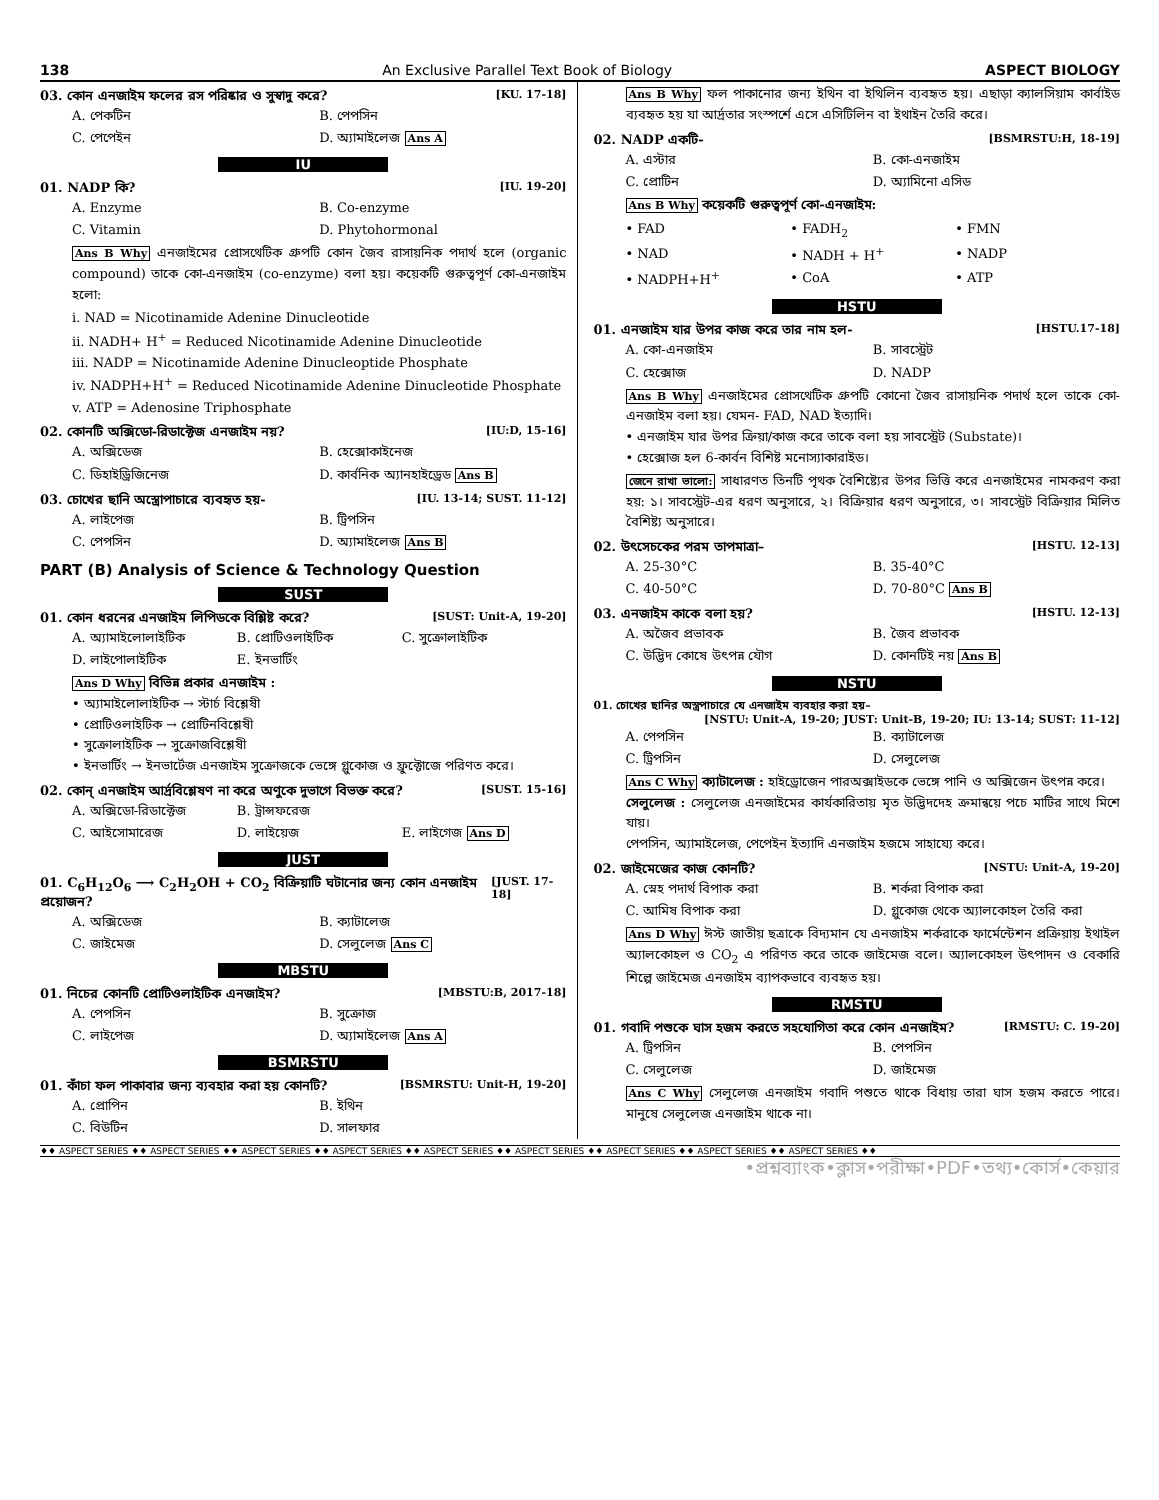138 An Exclusive Parallel Text Book of Biology ASPECT BIOLOGY
03. কোন এনজাইম ফলের রস পরিষ্কার ও সুস্বাদু করে? [KU. 17-18]
A. পেকটিন B. পেপসিন C. পেপেইন D. অ্যামাইলেজ Ans A
IU
01. NADP কি? [IU. 19-20]
A. Enzyme B. Co-enzyme C. Vitamin D. Phytohormonal
Ans B Why এনজাইমের প্রোসথেটিক গ্রুপটি কোন জৈব রাসায়নিক পদার্থ হলে (organic compound) তাকে কো-এনজাইম (co-enzyme) বলা হয়। কয়েকটি গুরুত্বপূর্ণ কো-এনজাইম হলো:
i. NAD = Nicotinamide Adenine Dinucleotide
ii. NADH+ H<sup>+</sup> = Reduced Nicotinamide Adenine Dinucleotide
iii. NADP = Nicotinamide Adenine Dinucleoptide Phosphate
iv. NADPH+H<sup>+</sup> = Reduced Nicotinamide Adenine Dinucleotide Phosphate
v. ATP = Adenosine Triphosphate
02. কোনটি অক্সিডো-রিডাক্টেজ এনজাইম নয়? [IU:D, 15-16]
A. অক্সিডেজ B. হেক্সোকাইনেজ C. ডিহাইড্রিজিনেজ D. কার্বনিক অ্যানহাইড্রেড Ans B
03. চোখের ছানি অস্ত্রোপাচারে ব্যবহৃত হয়- [IU. 13-14; SUST. 11-12]
A. লাইপেজ B. ট্রিপসিন C. পেপসিন D. অ্যামাইলেজ Ans B
PART (B) Analysis of Science & Technology Question
SUST
01. কোন ধরনের এনজাইম লিপিডকে বিশ্লিষ্ট করে? [SUST: Unit-A, 19-20]
A. অ্যামাইলোলাইটিক B. প্রোটিওলাইটিক C. সুক্রোলাইটিক D. লাইপোলাইটিক E. ইনভার্টিং
Ans D Why বিভিন্ন প্রকার এনজাইম :
• অ্যামাইলোলাইটিক → স্টার্চ বিশ্লেষী
• প্রোটিওলাইটিক → প্রোটিনবিশ্লেষী
• সুক্রোলাইটিক → সুক্রোজবিশ্লেষী
• ইনভার্টিং → ইনভার্টেজ এনজাইম সুক্রোজকে ভেঙ্গে গ্লুকোজ ও ফ্রুক্টোজে পরিণত করে।
02. কোন্ এনজাইম আর্দ্রবিশ্লেষণ না করে অণুকে দুভাগে বিভক্ত করে? [SUST. 15-16]
A. অক্সিডো-রিডাক্টেজ B. ট্রান্সফরেজ C. আইসোমারেজ D. লাইয়েজ E. লাইগেজ Ans D
JUST
01. C<sub>6</sub>H<sub>12</sub>O<sub>6</sub> ⟶ C<sub>2</sub>H<sub>2</sub>OH + CO<sub>2</sub> বিক্রিয়াটি ঘটানোর জন্য কোন এনজাইম প্রয়োজন? [JUST. 17-18]
A. অক্সিডেজ B. ক্যাটালেজ C. জাইমেজ D. সেলুলেজ Ans C
MBSTU
01. নিচের কোনটি প্রোটিওলাইটিক এনজাইম? [MBSTU:B, 2017-18]
A. পেপসিন B. সুক্রোজ C. লাইপেজ D. অ্যামাইলেজ Ans A
BSMRSTU
01. কাঁচা ফল পাকাবার জন্য ব্যবহার করা হয় কোনটি? [BSMRSTU: Unit-H, 19-20]
A. প্রোপিন B. ইথিন C. বিউটিন D. সালফার
Ans B Why ফল পাকানোর জন্য ইথিন বা ইথিলিন ব্যবহৃত হয়। এছাড়া ক্যালসিয়াম কার্বাইড ব্যবহৃত হয় যা আর্দ্রতার সংস্পর্শে এসে এসিটিলিন বা ইথাইন তৈরি করে।
02. NADP একটি- [BSMRSTU:H, 18-19]
A. এস্টার B. কো-এনজাইম C. প্রোটিন D. অ্যামিনো এসিড
Ans B Why কয়েকটি গুরুত্বপূর্ণ কো-এনজাইম:
• FAD • FADH<sub>2</sub> • FMN • NAD • NADH + H<sup>+</sup> • NADP • NADPH+H<sup>+</sup> • CoA • ATP
HSTU
01. এনজাইম যার উপর কাজ করে তার নাম হল- [HSTU.17-18]
A. কো-এনজাইম B. সাবস্ট্রেট C. হেক্সোজ D. NADP
Ans B Why এনজাইমের প্রোসথেটিক গ্রুপটি কোনো জৈব রাসায়নিক পদার্থ হলে তাকে কো-এনজাইম বলা হয়। যেমন- FAD, NAD ইত্যাদি।
• এনজাইম যার উপর ক্রিয়া/কাজ করে তাকে বলা হয় সাবস্ট্রেট (Substate)।
• হেক্সোজ হল 6-কার্বন বিশিষ্ট মনোস্যাকারাইড।
জেনে রাখা ভালো: সাধারণত তিনটি পৃথক বৈশিষ্ট্যের উপর ভিত্তি করে এনজাইমের নামকরণ করা হয়: ১। সাবস্ট্রেট-এর ধরণ অনুসারে, ২। বিক্রিয়ার ধরণ অনুসারে, ৩। সাবস্ট্রেট বিক্রিয়ার মিলিত বৈশিষ্ট্য অনুসারে।
02. উৎসেচকের পরম তাপমাত্রা– [HSTU. 12-13]
A. 25-30°C B. 35-40°C C. 40-50°C D. 70-80°C Ans B
03. এনজাইম কাকে বলা হয়? [HSTU. 12-13]
A. অজৈব প্রভাবক B. জৈব প্রভাবক C. উদ্ভিদ কোষে উৎপন্ন যৌগ D. কোনটিই নয় Ans B
NSTU
01. চোখের ছানির অস্ত্রপাচারে যে এনজাইম ব্যবহার করা হয়–
[NSTU: Unit-A, 19-20; JUST: Unit-B, 19-20; IU: 13-14; SUST: 11-12]
A. পেপসিন B. ক্যাটালেজ C. ট্রিপসিন D. সেলুলেজ
Ans C Why ক্যাটালেজ : হাইড্রোজেন পারঅক্সাইডকে ভেঙ্গে পানি ও অক্সিজেন উৎপন্ন করে।
সেলুলেজ : সেলুলেজ এনজাইমের কার্যকারিতায় মৃত উদ্ভিদদেহ ক্রমান্বয়ে পচে মাটির সাথে মিশে যায়।
পেপসিন, অ্যামাইলেজ, পেপেইন ইত্যাদি এনজাইম হজমে সাহায্যে করে।
02. জাইমেজের কাজ কোনটি? [NSTU: Unit-A, 19-20]
A. স্নেহ পদার্থ বিপাক করা B. শর্করা বিপাক করা C. আমিষ বিপাক করা D. গ্লুকোজ থেকে অ্যালকোহল তৈরি করা
Ans D Why ঈস্ট জাতীয় ছত্রাকে বিদ্যমান যে এনজাইম শর্করাকে ফার্মেন্টেশন প্রক্রিয়ায় ইথাইল অ্যালকোহল ও CO<sub>2</sub> এ পরিণত করে তাকে জাইমেজ বলে। অ্যালকোহল উৎপাদন ও বেকারি শিল্পে জাইমেজ এনজাইম ব্যাপকভাবে ব্যবহৃত হয়।
RMSTU
01. গবাদি পশুকে ঘাস হজম করতে সহযোগিতা করে কোন এনজাইম? [RMSTU: C. 19-20]
A. ট্রিপসিন B. পেপসিন C. সেলুলেজ D. জাইমেজ
Ans C Why সেলুলেজ এনজাইম গবাদি পশুতে থাকে বিধায় তারা ঘাস হজম করতে পারে। মানুষে সেলুলেজ এনজাইম থাকে না।
♦♦ ASPECT SERIES ♦♦ ASPECT SERIES ♦♦ ASPECT SERIES ♦♦ ASPECT SERIES ♦♦ ASPECT SERIES ♦♦ ASPECT SERIES ♦♦ ASPECT SERIES ♦♦ ASPECT SERIES ♦♦ ASPECT SERIES ♦♦
•প্রশ্নব্যাংক•ক্লাস•পরীক্ষা•PDF•তথ্য•কোর্স•কেয়ার